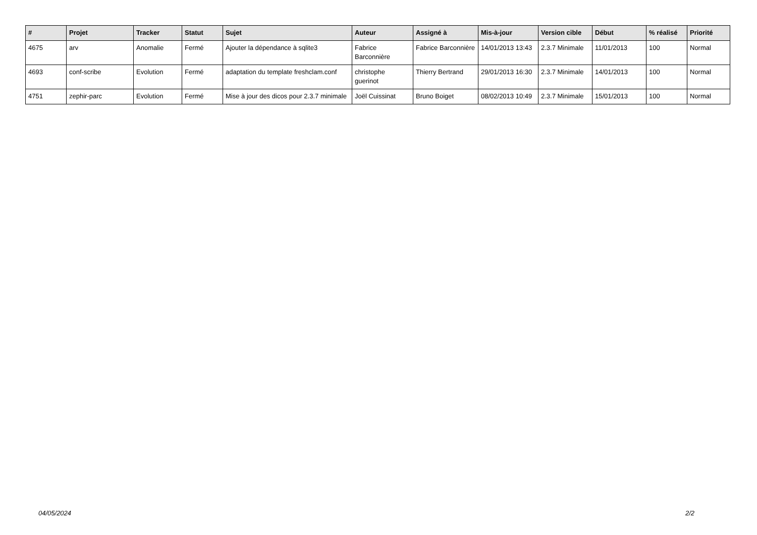| # | Projet | Tracker | Statut | Sujet | Auteur | Assigné à | Mis-à-jour | Version cible | Début | % réalisé | Priorité |
| --- | --- | --- | --- | --- | --- | --- | --- | --- | --- | --- | --- |
| 4675 | arv | Anomalie | Fermé | Ajouter la dépendance à sqlite3 | Fabrice Barconnière | Fabrice Barconnière | 14/01/2013 13:43 | 2.3.7 Minimale | 11/01/2013 | 100 | Normal |
| 4693 | conf-scribe | Evolution | Fermé | adaptation du template freshclam.conf | christophe guerinot | Thierry Bertrand | 29/01/2013 16:30 | 2.3.7 Minimale | 14/01/2013 | 100 | Normal |
| 4751 | zephir-parc | Evolution | Fermé | Mise à jour des dicos pour 2.3.7 minimale | Joël Cuissinat | Bruno Boiget | 08/02/2013 10:49 | 2.3.7 Minimale | 15/01/2013 | 100 | Normal |
04/05/2024 2/2